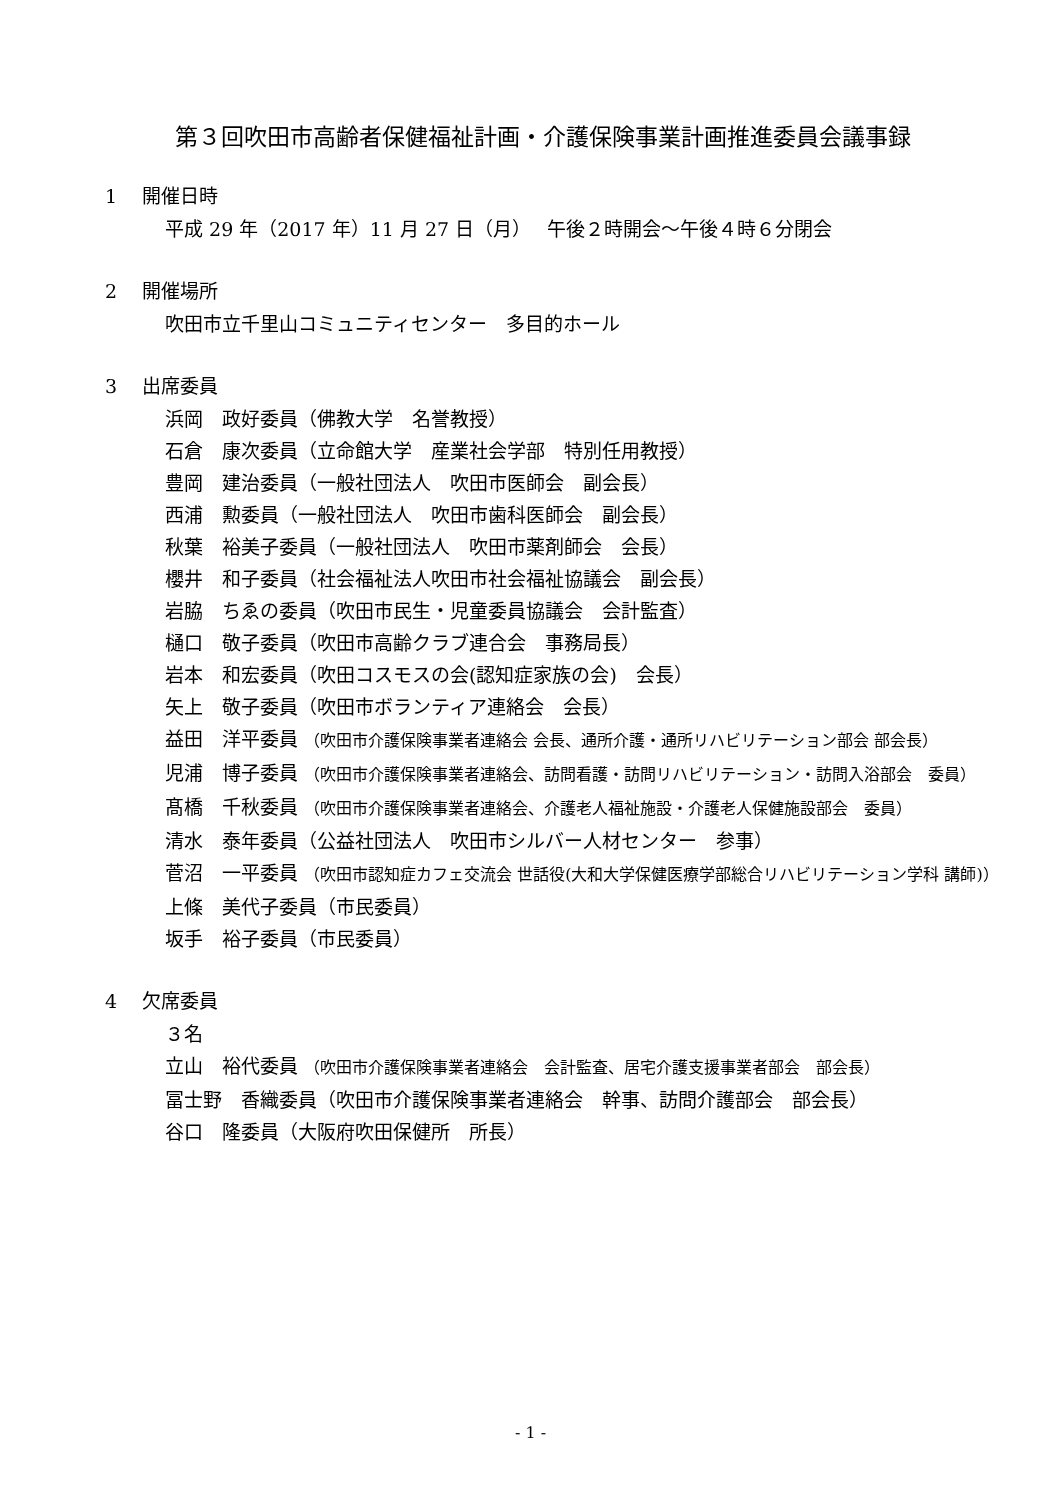第３回吹田市高齢者保健福祉計画・介護保険事業計画推進委員会議事録
1　 開催日時
平成 29 年（2017 年）11 月 27 日（月）　 午後２時開会～午後４時６分閉会
2　 開催場所
吹田市立千里山コミュニティセンター　多目的ホール
3　 出席委員
浜岡　政好委員（佛教大学　名誉教授）
石倉　康次委員（立命館大学　産業社会学部　特別任用教授）
豊岡　建治委員（一般社団法人　吹田市医師会　副会長）
西浦　勲委員（一般社団法人　吹田市歯科医師会　副会長）
秋葉　裕美子委員（一般社団法人　吹田市薬剤師会　会長）
櫻井　和子委員（社会福祉法人吹田市社会福祉協議会　副会長）
岩脇　ちゑの委員（吹田市民生・児童委員協議会　会計監査）
樋口　敬子委員（吹田市高齢クラブ連合会　事務局長）
岩本　和宏委員（吹田コスモスの会(認知症家族の会)　会長）
矢上　敬子委員（吹田市ボランティア連絡会　会長）
益田　洋平委員 （吹田市介護保険事業者連絡会 会長、通所介護・通所リハビリテーション部会 部会長）
児浦　博子委員 （吹田市介護保険事業者連絡会、訪問看護・訪問リハビリテーション・訪問入浴部会　委員）
髙橋　千秋委員 （吹田市介護保険事業者連絡会、介護老人福祉施設・介護老人保健施設部会　委員）
清水　泰年委員（公益社団法人　吹田市シルバー人材センター　参事）
菅沼　一平委員 （吹田市認知症カフェ交流会 世話役(大和大学保健医療学部総合リハビリテーション学科 講師)）
上條　美代子委員（市民委員）
坂手　裕子委員（市民委員）
4　 欠席委員
３名
立山　裕代委員 （吹田市介護保険事業者連絡会　会計監査、居宅介護支援事業者部会　部会長）
冨士野　香織委員（吹田市介護保険事業者連絡会　幹事、訪問介護部会　部会長）
谷口　隆委員（大阪府吹田保健所　所長）
- 1 -